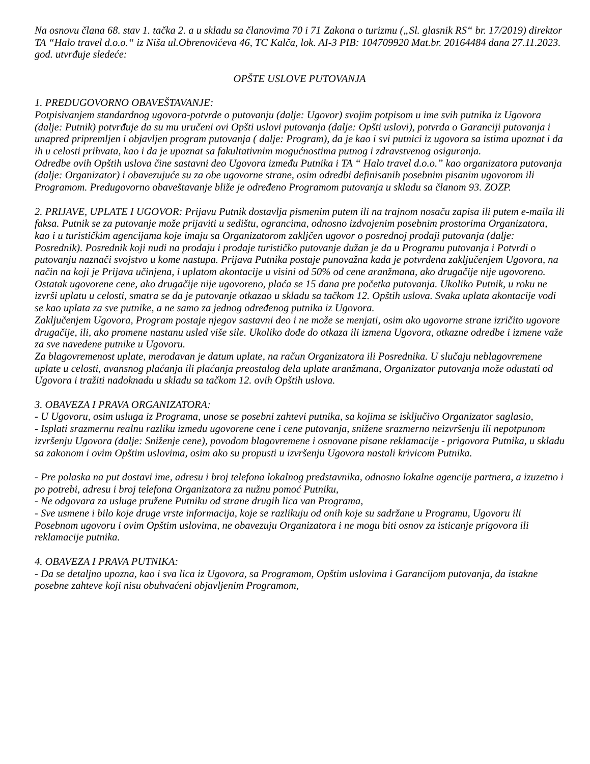Na osnovu člana 68. stav 1. tačka 2. a u skladu sa članovima 70 i 71 Zakona o turizmu („Sl. glasnik RS“ br. 17/2019) direktor TA “Halo travel d.o.o.“ iz Niša ul.Obrenovićeva 46, TC Kalča, lok. AI-3 PIB: 104709920 Mat.br. 20164484 dana 27.11.2023. god. utvrđuje sledeće:
OPŠTE USLOVE PUTOVANJA
1. PREDUGOVORNO OBAVEŠTAVANJE:
Potpisivanjem standardnog ugovora-potvrde o putovanju (dalje: Ugovor) svojim potpisom u ime svih putnika iz Ugovora (dalje: Putnik) potvrđuje da su mu uručeni ovi Opšti uslovi putovanja (dalje: Opšti uslovi), potvrda o Garanciji putovanja i unapred pripremljen i objavljen program putovanja ( dalje: Program), da je kao i svi putnici iz ugovora sa istima upoznat i da ih u celosti prihvata, kao i da je upoznat sa fakultativnim mogućnostima putnog i zdravstvenog osiguranja.
Odredbe ovih Opštih uslova čine sastavni deo Ugovora između Putnika i TA “ Halo travel d.o.o.” kao organizatora putovanja (dalje: Organizator) i obavezujuće su za obe ugovorne strane, osim odredbi definisanih posebnim pisanim ugovorom ili Programom. Predugovorno obaveštavanje bliže je određeno Programom putovanja u skladu sa članom 93. ZOZP.
2. PRIJAVE, UPLATE I UGOVOR: Prijavu Putnik dostavlja pismenim putem ili na trajnom nosaču zapisa ili putem e-maila ili faksa. Putnik se za putovanje može prijaviti u sedištu, ograncima, odnosno izdvojenim posebnim prostorima Organizatora, kao i u turističkim agencijama koje imaju sa Organizatorom zakljčen ugovor o posrednoj prodaji putovanja (dalje: Posrednik). Posrednik koji nudi na prodaju i prodaje turističko putovanje dužan je da u Programu putovanja i Potvrdi o putovanju naznači svojstvo u kome nastupa. Prijava Putnika postaje punovažna kada je potvrđena zaključenjem Ugovora, na način na koji je Prijava učinjena, i uplatom akontacije u visini od 50% od cene aranžmana, ako drugačije nije ugovoreno. Ostatak ugovorene cene, ako drugačije nije ugovoreno, plaća se 15 dana pre početka putovanja. Ukoliko Putnik, u roku ne izvrši uplatu u celosti, smatra se da je putovanje otkazao u skladu sa tačkom 12. Opštih uslova. Svaka uplata akontacije vodi se kao uplata za sve putnike, a ne samo za jednog određenog putnika iz Ugovora.
Zaključenjem Ugovora, Program postaje njegov sastavni deo i ne može se menjati, osim ako ugovorne strane izričito ugovore drugačije, ili, ako promene nastanu usled više sile. Ukoliko dođe do otkaza ili izmena Ugovora, otkazne odredbe i izmene važe za sve navedene putnike u Ugovoru.
Za blagovremenost uplate, merodavan je datum uplate, na račun Organizatora ili Posrednika. U slučaju neblagovremene uplate u celosti, avansnog plaćanja ili plaćanja preostalog dela uplate aranžmana, Organizator putovanja može odustati od Ugovora i tražiti nadoknadu u skladu sa tačkom 12. ovih Opštih uslova.
3. OBAVEZA I PRAVA ORGANIZATORA:
- U Ugovoru, osim usluga iz Programa, unose se posebni zahtevi putnika, sa kojima se isključivo Organizator saglasio,
- Isplati srazmernu realnu razliku između ugovorene cene i cene putovanja, snižene srazmerno neizvršenju ili nepotpunom izvršenju Ugovora (dalje: Sniženje cene), povodom blagovremene i osnovane pisane reklamacije - prigovora Putnika, u skladu sa zakonom i ovim Opštim uslovima, osim ako su propusti u izvršenju Ugovora nastali krivicom Putnika.
- Pre polaska na put dostavi ime, adresu i broj telefona lokalnog predstavnika, odnosno lokalne agencije partnera, a izuzetno i po potrebi, adresu i broj telefona Organizatora za nužnu pomoć Putniku,
- Ne odgovara za usluge pružene Putniku od strane drugih lica van Programa,
- Sve usmene i bilo koje druge vrste informacija, koje se razlikuju od onih koje su sadržane u Programu, Ugovoru ili Posebnom ugovoru i ovim Opštim uslovima, ne obavezuju Organizatora i ne mogu biti osnov za isticanje prigovora ili reklamacije putnika.
4. OBAVEZA I PRAVA PUTNIKA:
- Da se detaljno upozna, kao i sva lica iz Ugovora, sa Programom, Opštim uslovima i Garancijom putovanja, da istakne posebne zahteve koji nisu obuhvaćeni objavljenim Programom,